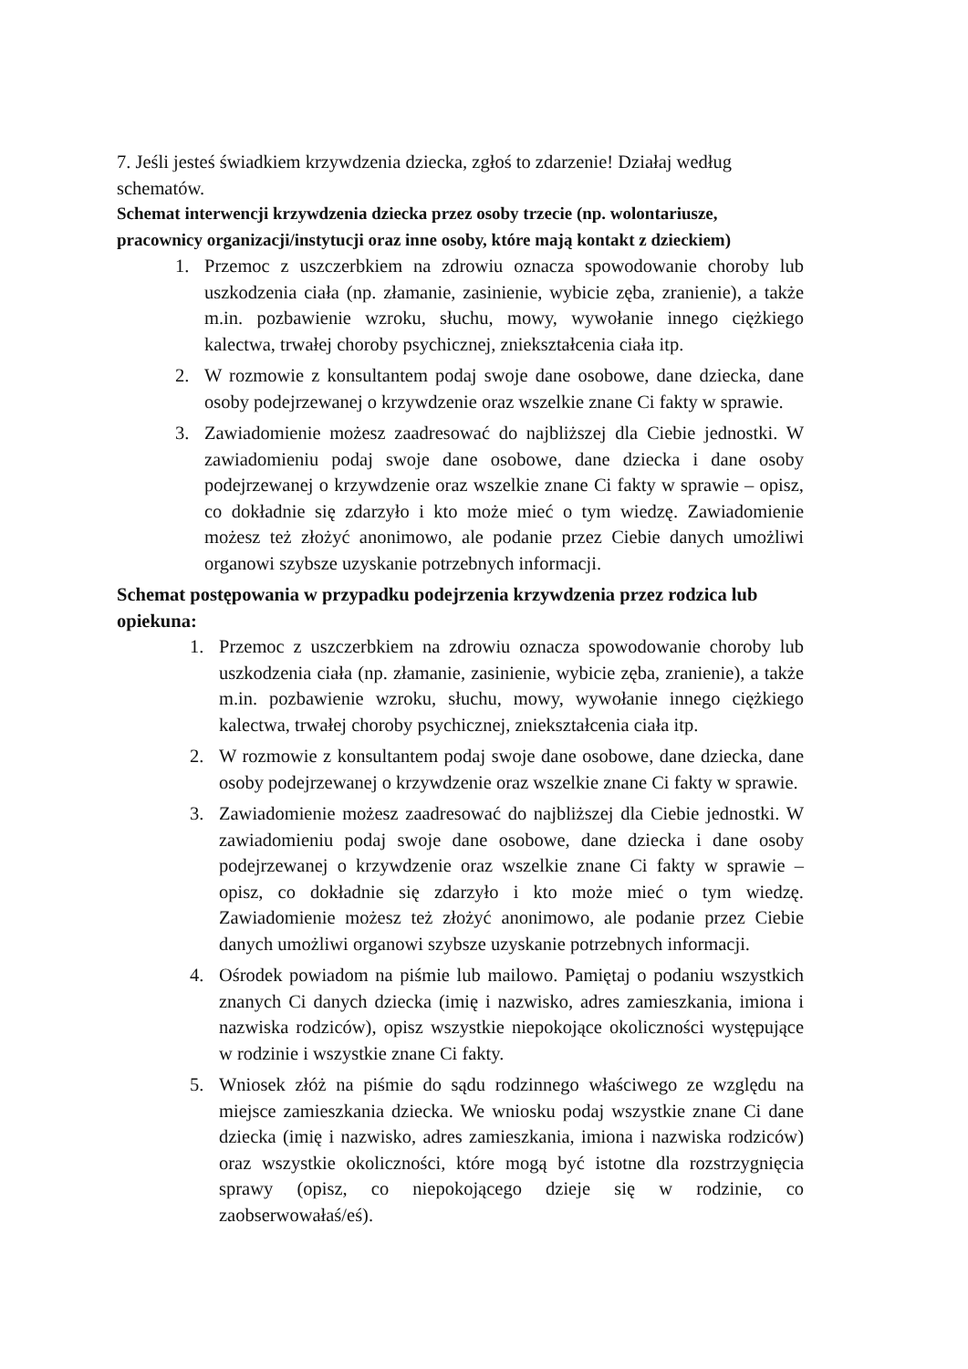7. Jeśli jesteś świadkiem krzywdzenia dziecka, zgłoś to zdarzenie! Działaj według schematów.
Schemat interwencji krzywdzenia dziecka przez osoby trzecie (np. wolontariusze, pracownicy organizacji/instytucji oraz inne osoby, które mają kontakt z dzieckiem)
1. Przemoc z uszczerbkiem na zdrowiu oznacza spowodowanie choroby lub uszkodzenia ciała (np. złamanie, zasinienie, wybicie zęba, zranienie), a także m.in. pozbawienie wzroku, słuchu, mowy, wywołanie innego ciężkiego kalectwa, trwałej choroby psychicznej, zniekształcenia ciała itp.
2. W rozmowie z konsultantem podaj swoje dane osobowe, dane dziecka, dane osoby podejrzewanej o krzywdzenie oraz wszelkie znane Ci fakty w sprawie.
3. Zawiadomienie możesz zaadresować do najbliższej dla Ciebie jednostki. W zawiadomieniu podaj swoje dane osobowe, dane dziecka i dane osoby podejrzewanej o krzywdzenie oraz wszelkie znane Ci fakty w sprawie – opisz, co dokładnie się zdarzyło i kto może mieć o tym wiedzę. Zawiadomienie możesz też złożyć anonimowo, ale podanie przez Ciebie danych umożliwi organowi szybsze uzyskanie potrzebnych informacji.
Schemat postępowania w przypadku podejrzenia krzywdzenia przez rodzica lub opiekuna:
1. Przemoc z uszczerbkiem na zdrowiu oznacza spowodowanie choroby lub uszkodzenia ciała (np. złamanie, zasinienie, wybicie zęba, zranienie), a także m.in. pozbawienie wzroku, słuchu, mowy, wywołanie innego ciężkiego kalectwa, trwałej choroby psychicznej, zniekształcenia ciała itp.
2. W rozmowie z konsultantem podaj swoje dane osobowe, dane dziecka, dane osoby podejrzewanej o krzywdzenie oraz wszelkie znane Ci fakty w sprawie.
3. Zawiadomienie możesz zaadresować do najbliższej dla Ciebie jednostki. W zawiadomieniu podaj swoje dane osobowe, dane dziecka i dane osoby podejrzewanej o krzywdzenie oraz wszelkie znane Ci fakty w sprawie – opisz, co dokładnie się zdarzyło i kto może mieć o tym wiedzę. Zawiadomienie możesz też złożyć anonimowo, ale podanie przez Ciebie danych umożliwi organowi szybsze uzyskanie potrzebnych informacji.
4. Ośrodek powiadom na piśmie lub mailowo. Pamiętaj o podaniu wszystkich znanych Ci danych dziecka (imię i nazwisko, adres zamieszkania, imiona i nazwiska rodziców), opisz wszystkie niepokojące okoliczności występujące w rodzinie i wszystkie znane Ci fakty.
5. Wniosek złóż na piśmie do sądu rodzinnego właściwego ze względu na miejsce zamieszkania dziecka. We wniosku podaj wszystkie znane Ci dane dziecka (imię i nazwisko, adres zamieszkania, imiona i nazwiska rodziców) oraz wszystkie okoliczności, które mogą być istotne dla rozstrzygnięcia sprawy (opisz, co niepokojącego dzieje się w rodzinie, co zaobserwowałaś/eś).